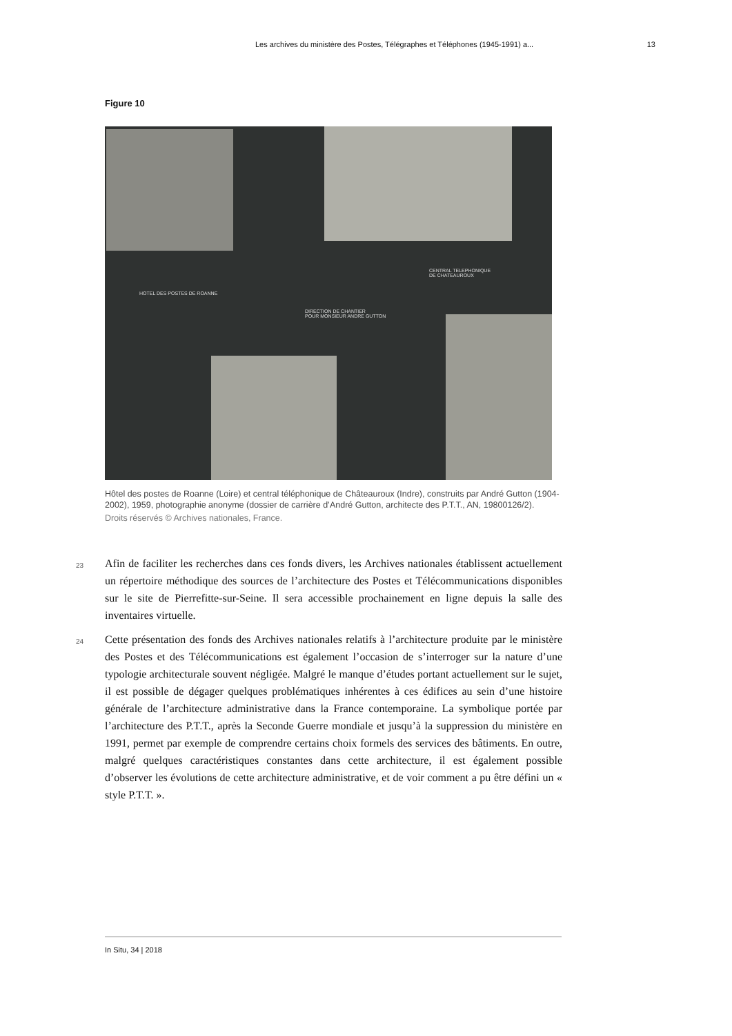Les archives du ministère des Postes, Télégraphes et Téléphones (1945-1991) a... 13
Figure 10
CENTRAL TELEPHONIQUE
DE CHATEAUROUX
HOTEL DES POSTES DE ROANNE
DIRECTION DE CHANTIER
POUR MONSIEUR ANDRE GUTTON
Hôtel des postes de Roanne (Loire) et central téléphonique de Châteauroux (Indre), construits par André Gutton (1904-2002), 1959, photographie anonyme (dossier de carrière d’André Gutton, architecte des P.T.T., AN, 19800126/2).
Droits réservés © Archives nationales, France.
23
Afin de faciliter les recherches dans ces fonds divers, les Archives nationales établissent actuellement un répertoire méthodique des sources de l’architecture des Postes et Télécommunications disponibles sur le site de Pierrefitte-sur-Seine. Il sera accessible prochainement en ligne depuis la salle des inventaires virtuelle.
24
Cette présentation des fonds des Archives nationales relatifs à l’architecture produite par le ministère des Postes et des Télécommunications est également l’occasion de s’interroger sur la nature d’une typologie architecturale souvent négligée. Malgré le manque d’études portant actuellement sur le sujet, il est possible de dégager quelques problématiques inhérentes à ces édifices au sein d’une histoire générale de l’architecture administrative dans la France contemporaine. La symbolique portée par l’architecture des P.T.T., après la Seconde Guerre mondiale et jusqu’à la suppression du ministère en 1991, permet par exemple de comprendre certains choix formels des services des bâtiments. En outre, malgré quelques caractéristiques constantes dans cette architecture, il est également possible d’observer les évolutions de cette architecture administrative, et de voir comment a pu être défini un « style P.T.T. ».
In Situ, 34 | 2018